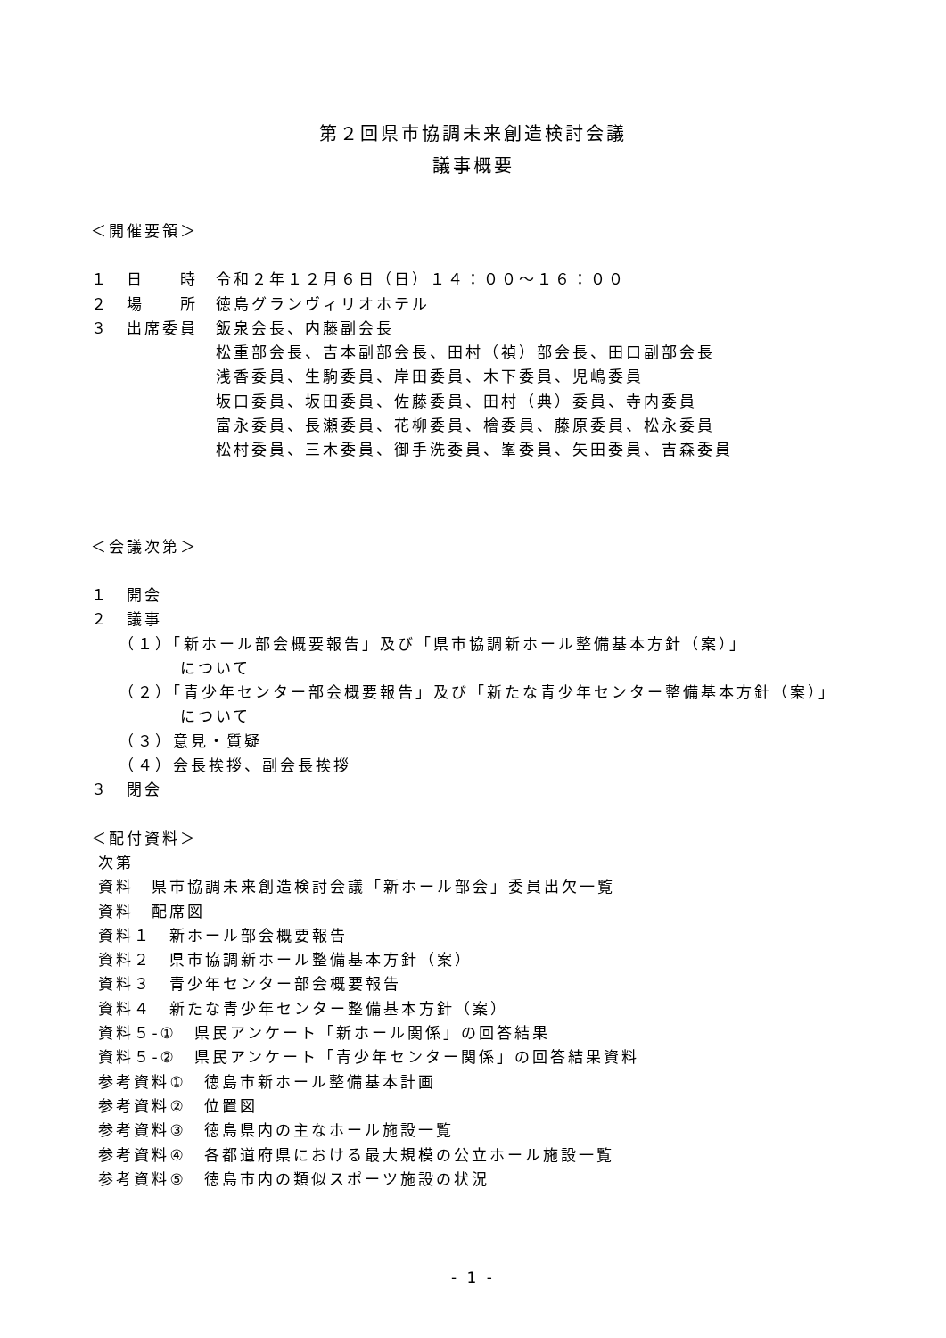第２回県市協調未来創造検討会議
議事概要
＜開催要領＞
１　日　　時　令和２年１２月６日（日）１４：００～１６：００
２　場　　所　徳島グランヴィリオホテル
３　出席委員　飯泉会長、内藤副会長
　　　　　　　松重部会長、吉本副部会長、田村（禎）部会長、田口副部会長
　　　　　　　浅香委員、生駒委員、岸田委員、木下委員、児嶋委員
　　　　　　　坂口委員、坂田委員、佐藤委員、田村（典）委員、寺内委員
　　　　　　　富永委員、長瀬委員、花柳委員、檜委員、藤原委員、松永委員
　　　　　　　松村委員、三木委員、御手洗委員、峯委員、矢田委員、吉森委員
＜会議次第＞
１　開会
２　議事
　　（１）「新ホール部会概要報告」及び「県市協調新ホール整備基本方針（案）」
　　　　　について
　　（２）「青少年センター部会概要報告」及び「新たな青少年センター整備基本方針（案）」
　　　　　について
　　（３）意見・質疑
　　（４）会長挨拶、副会長挨拶
３　閉会
＜配付資料＞
次第
資料　県市協調未来創造検討会議「新ホール部会」委員出欠一覧
資料　配席図
資料１　新ホール部会概要報告
資料２　県市協調新ホール整備基本方針（案）
資料３　青少年センター部会概要報告
資料４　新たな青少年センター整備基本方針（案）
資料５-①　県民アンケート「新ホール関係」の回答結果
資料５-②　県民アンケート「青少年センター関係」の回答結果資料
参考資料①　徳島市新ホール整備基本計画
参考資料②　位置図
参考資料③　徳島県内の主なホール施設一覧
参考資料④　各都道府県における最大規模の公立ホール施設一覧
参考資料⑤　徳島市内の類似スポーツ施設の状況
- 1 -